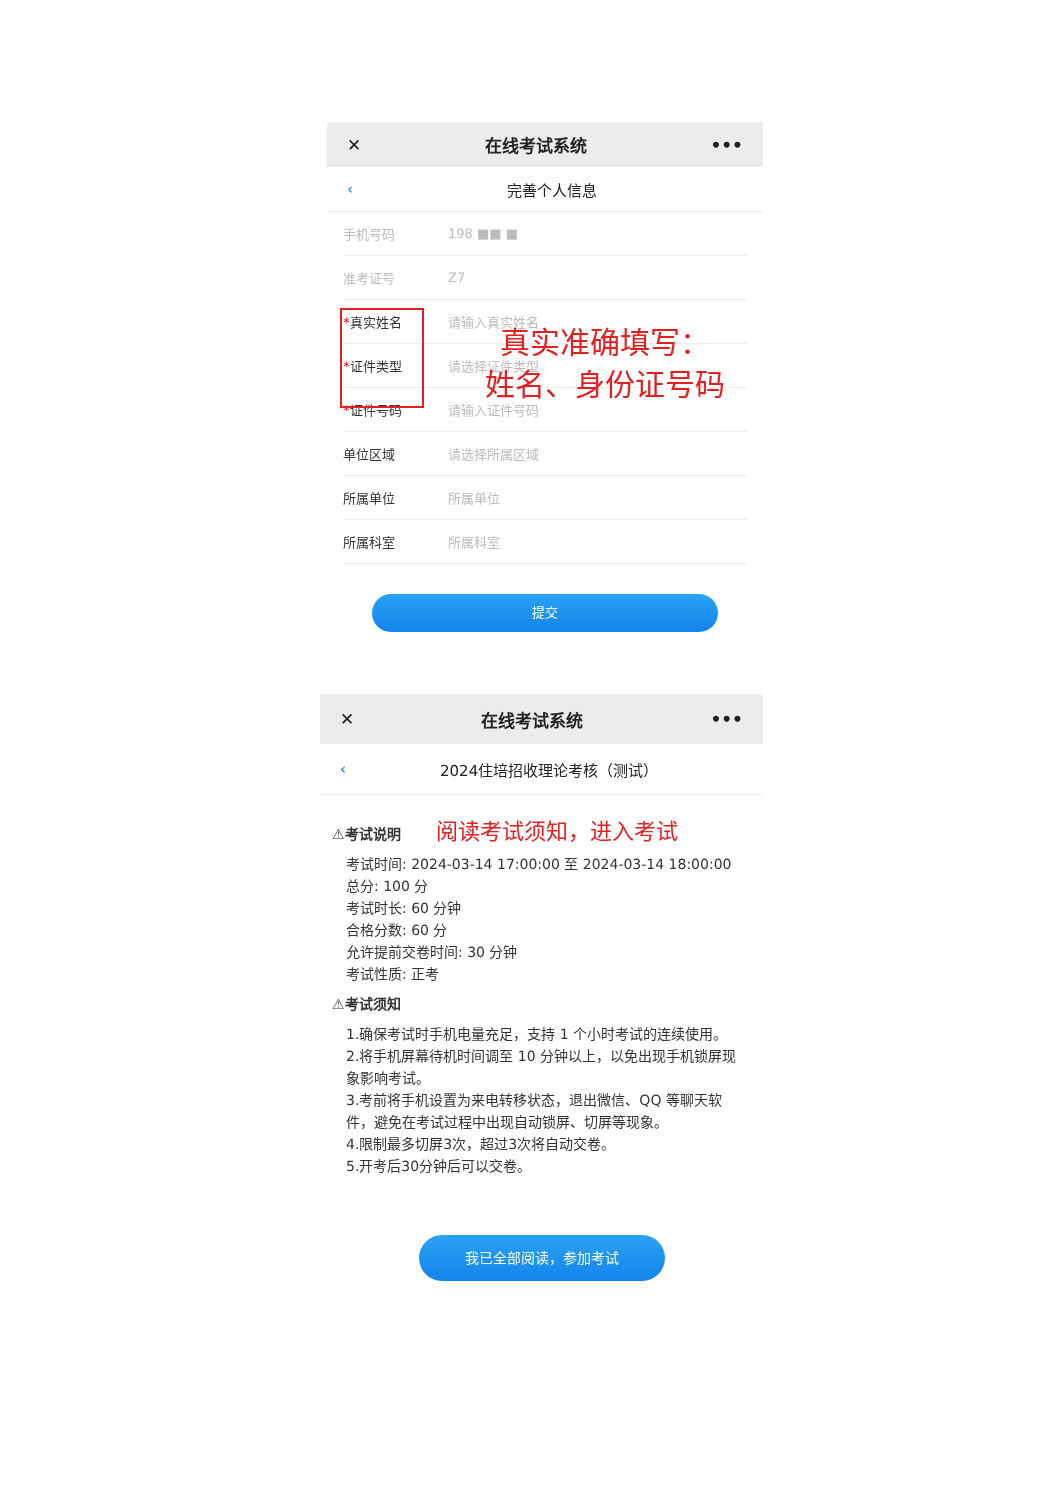✕ 在线考试系统 •••
‹ 完善个人信息
手机号码 198 ■■ ■
准考证号 Z7
*真实姓名 请输入真实姓名
*证件类型 请选择证件类型
*证件号码 请输入证件号码
单位区域 请选择所属区域
所属单位 所属单位
所属科室 所属科室
提交
真实准确填写：
姓名、身份证号码
✕ 在线考试系统 •••
‹ 2024住培招收理论考核（测试）
⚠考试说明 阅读考试须知，进入考试
考试时间: 2024-03-14 17:00:00 至 2024-03-14 18:00:00
总分: 100 分
考试时长: 60 分钟
合格分数: 60 分
允许提前交卷时间: 30 分钟
考试性质: 正考
⚠考试须知
1.确保考试时手机电量充足，支持 1 个小时考试的连续使用。
2.将手机屏幕待机时间调至 10 分钟以上，以免出现手机锁屏现象影响考试。
3.考前将手机设置为来电转移状态，退出微信、QQ 等聊天软件，避免在考试过程中出现自动锁屏、切屏等现象。
4.限制最多切屏3次，超过3次将自动交卷。
5.开考后30分钟后可以交卷。
我已全部阅读，参加考试